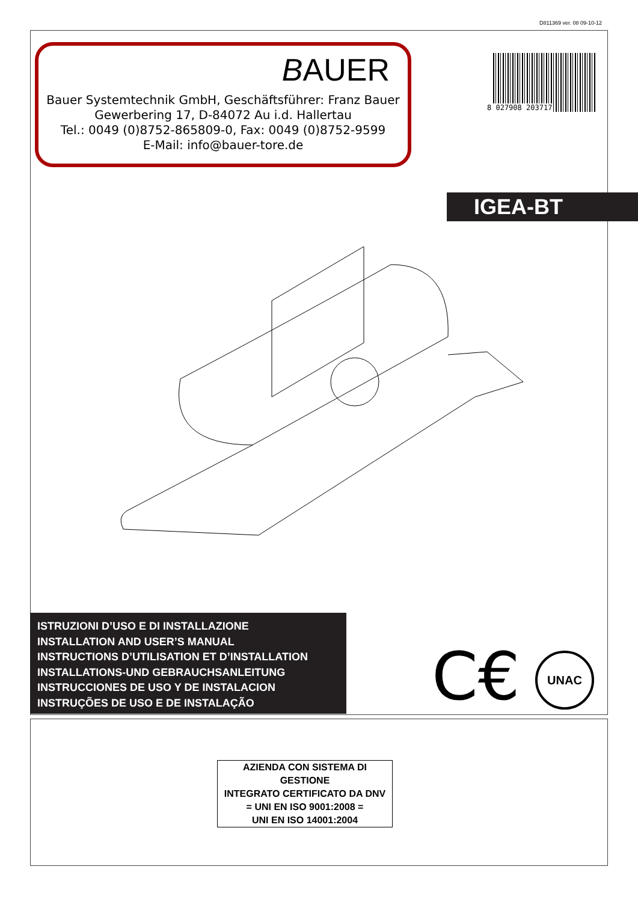D811369 ver. 08 09-10-12
BAUER
Bauer Systemtechnik GmbH, Geschäftsführer: Franz Bauer
Gewerbering 17, D-84072 Au i.d. Hallertau
Tel.: 0049 (0)8752-865809-0, Fax: 0049 (0)8752-9599
E-Mail: info@bauer-tore.de
8 027908 203717
IGEA-BT
ISTRUZIONI D’USO E DI INSTALLAZIONE
INSTALLATION AND USER’S MANUAL
INSTRUCTIONS D’UTILISATION ET D’INSTALLATION
INSTALLATIONS-UND GEBRAUCHSANLEITUNG
INSTRUCCIONES DE USO Y DE INSTALACION
INSTRUÇÕES DE USO E DE INSTALAÇÃO
C€ UNAC
AZIENDA CON SISTEMA DI GESTIONE
INTEGRATO CERTIFICATO DA DNV
= UNI EN ISO 9001:2008 =
UNI EN ISO 14001:2004